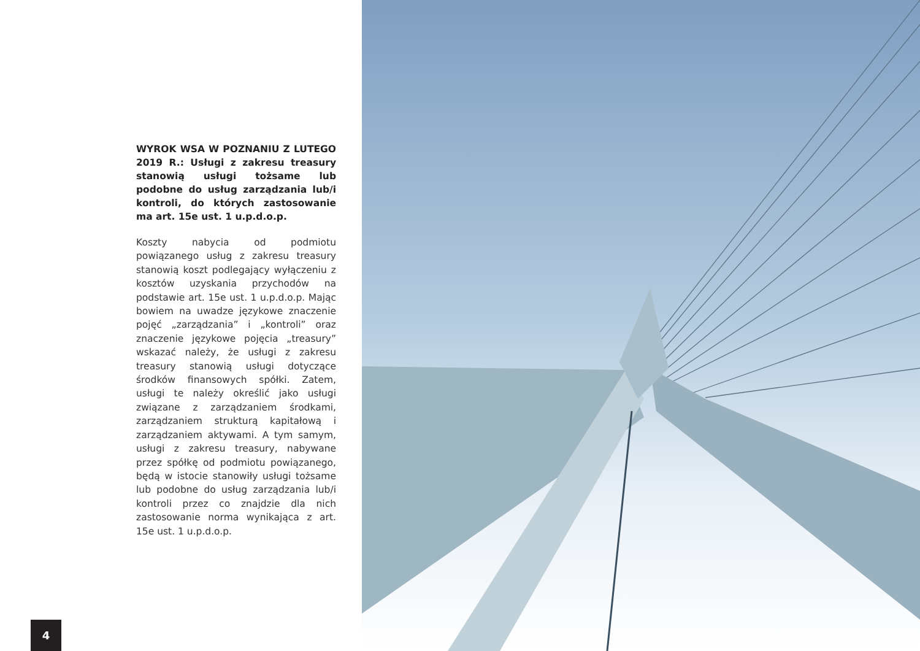WYROK WSA W POZNANIU Z LUTEGO 2019 R.: Usługi z zakresu treasury stanowią usługi tożsame lub podobne do usług zarządzania lub/i kontroli, do których zastosowanie ma art. 15e ust. 1 u.p.d.o.p.
Koszty nabycia od podmiotu powiązanego usług z zakresu treasury stanowią koszt podlegający wyłączeniu z kosztów uzyskania przychodów na podstawie art. 15e ust. 1 u.p.d.o.p. Mając bowiem na uwadze językowe znaczenie pojęć „zarządzania” i „kontroli” oraz znaczenie językowe pojęcia „treasury” wskazać należy, że usługi z zakresu treasury stanowią usługi dotyczące środków finansowych spółki. Zatem, usługi te należy określić jako usługi związane z zarządzaniem środkami, zarządzaniem strukturą kapitałową i zarządzaniem aktywami. A tym samym, usługi z zakresu treasury, nabywane przez spółkę od podmiotu powiązanego, będą w istocie stanowiły usługi tożsame lub podobne do usług zarządzania lub/i kontroli przez co znajdzie dla nich zastosowanie norma wynikająca z art. 15e ust. 1 u.p.d.o.p.
4